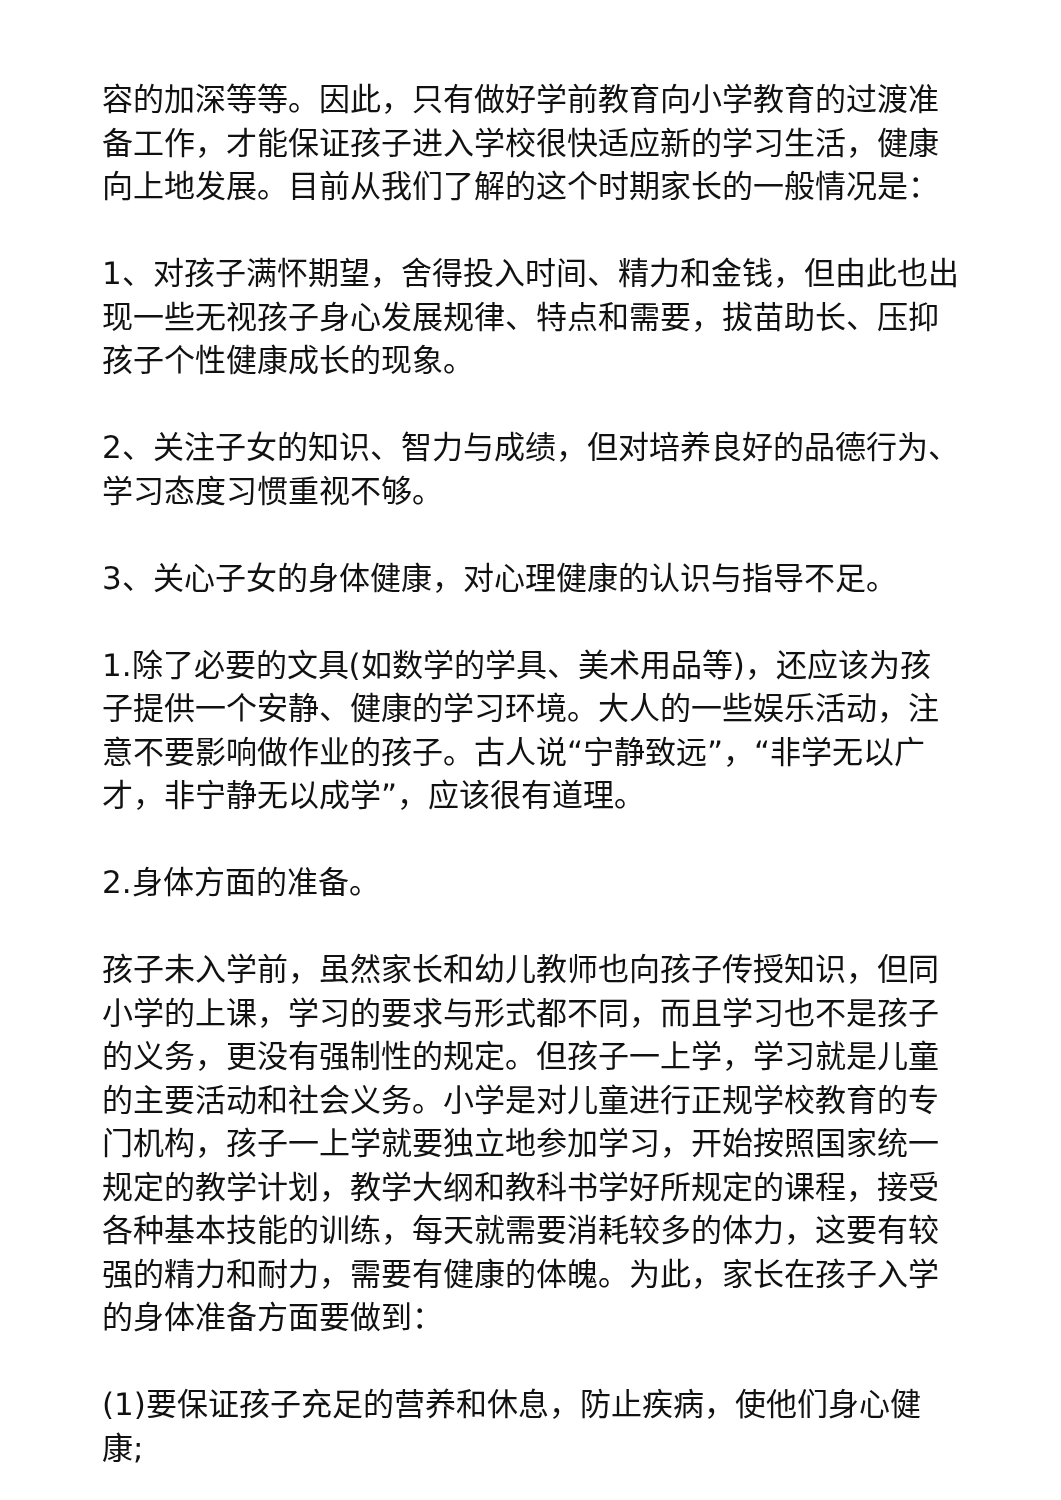容的加深等等。因此，只有做好学前教育向小学教育的过渡准备工作，才能保证孩子进入学校很快适应新的学习生活，健康向上地发展。目前从我们了解的这个时期家长的一般情况是：
1、对孩子满怀期望，舍得投入时间、精力和金钱，但由此也出现一些无视孩子身心发展规律、特点和需要，拔苗助长、压抑孩子个性健康成长的现象。
2、关注子女的知识、智力与成绩，但对培养良好的品德行为、学习态度习惯重视不够。
3、关心子女的身体健康，对心理健康的认识与指导不足。
1.除了必要的文具(如数学的学具、美术用品等)，还应该为孩子提供一个安静、健康的学习环境。大人的一些娱乐活动，注意不要影响做作业的孩子。古人说“宁静致远”，“非学无以广才，非宁静无以成学”，应该很有道理。
2.身体方面的准备。
孩子未入学前，虽然家长和幼儿教师也向孩子传授知识，但同小学的上课，学习的要求与形式都不同，而且学习也不是孩子的义务，更没有强制性的规定。但孩子一上学，学习就是儿童的主要活动和社会义务。小学是对儿童进行正规学校教育的专门机构，孩子一上学就要独立地参加学习，开始按照国家统一规定的教学计划，教学大纲和教科书学好所规定的课程，接受各种基本技能的训练，每天就需要消耗较多的体力，这要有较强的精力和耐力，需要有健康的体魄。为此，家长在孩子入学的身体准备方面要做到：
(1)要保证孩子充足的营养和休息，防止疾病，使他们身心健康;